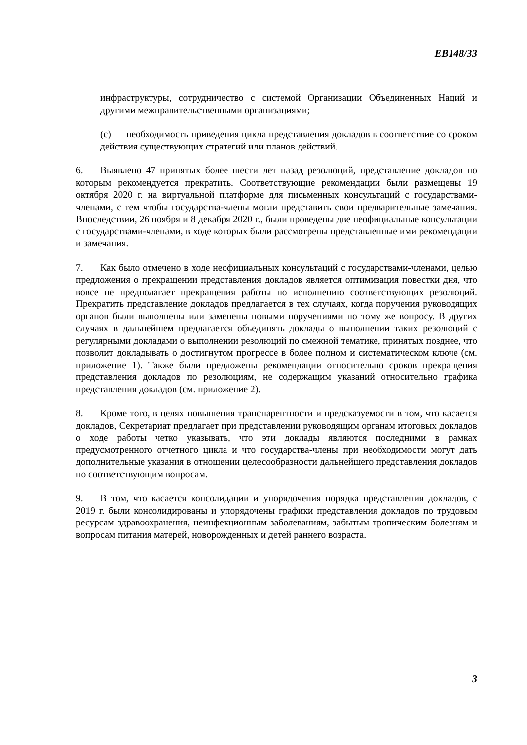EB148/33
инфраструктуры, сотрудничество с системой Организации Объединенных Наций и другими межправительственными организациями;
(c) необходимость приведения цикла представления докладов в соответствие со сроком действия существующих стратегий или планов действий.
6. Выявлено 47 принятых более шести лет назад резолюций, представление докладов по которым рекомендуется прекратить. Соответствующие рекомендации были размещены 19 октября 2020 г. на виртуальной платформе для письменных консультаций с государствами-членами, с тем чтобы государства-члены могли представить свои предварительные замечания. Впоследствии, 26 ноября и 8 декабря 2020 г., были проведены две неофициальные консультации с государствами-членами, в ходе которых были рассмотрены представленные ими рекомендации и замечания.
7. Как было отмечено в ходе неофициальных консультаций с государствами-членами, целью предложения о прекращении представления докладов является оптимизация повестки дня, что вовсе не предполагает прекращения работы по исполнению соответствующих резолюций. Прекратить представление докладов предлагается в тех случаях, когда поручения руководящих органов были выполнены или заменены новыми поручениями по тому же вопросу. В других случаях в дальнейшем предлагается объединять доклады о выполнении таких резолюций с регулярными докладами о выполнении резолюций по смежной тематике, принятых позднее, что позволит докладывать о достигнутом прогрессе в более полном и систематическом ключе (см. приложение 1). Также были предложены рекомендации относительно сроков прекращения представления докладов по резолюциям, не содержащим указаний относительно графика представления докладов (см. приложение 2).
8. Кроме того, в целях повышения транспарентности и предсказуемости в том, что касается докладов, Секретариат предлагает при представлении руководящим органам итоговых докладов о ходе работы четко указывать, что эти доклады являются последними в рамках предусмотренного отчетного цикла и что государства-члены при необходимости могут дать дополнительные указания в отношении целесообразности дальнейшего представления докладов по соответствующим вопросам.
9. В том, что касается консолидации и упорядочения порядка представления докладов, с 2019 г. были консолидированы и упорядочены графики представления докладов по трудовым ресурсам здравоохранения, неинфекционным заболеваниям, забытым тропическим болезням и вопросам питания матерей, новорожденных и детей раннего возраста.
3